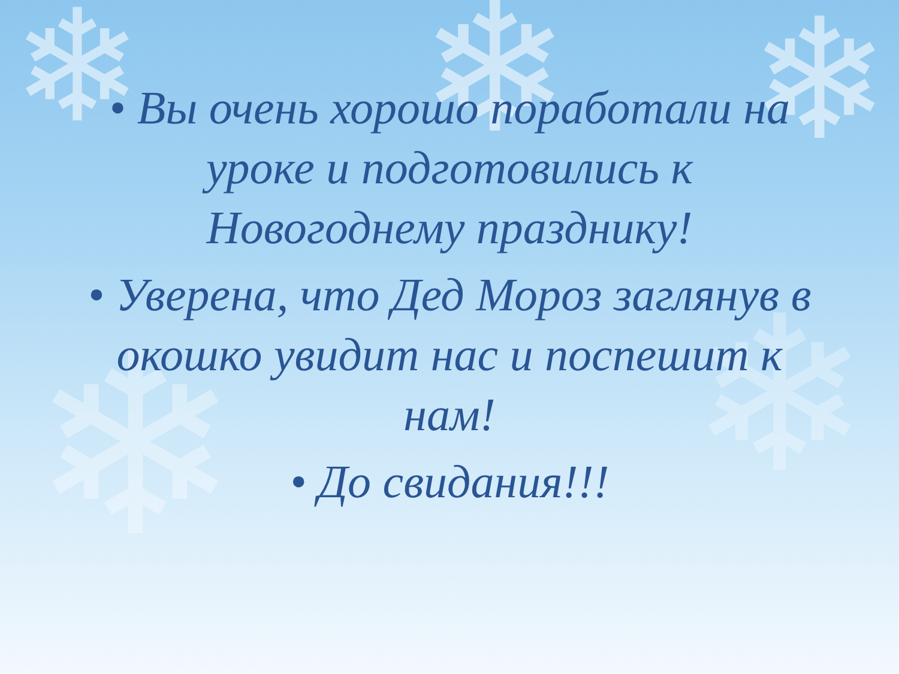❄ ❄ ❄
❄ ❄
• Вы очень хорошо поработали на уроке и подготовились к Новогоднему празднику!
• Уверена, что Дед Мороз заглянув в окошко увидит нас и поспешит к нам!
• До свидания!!!